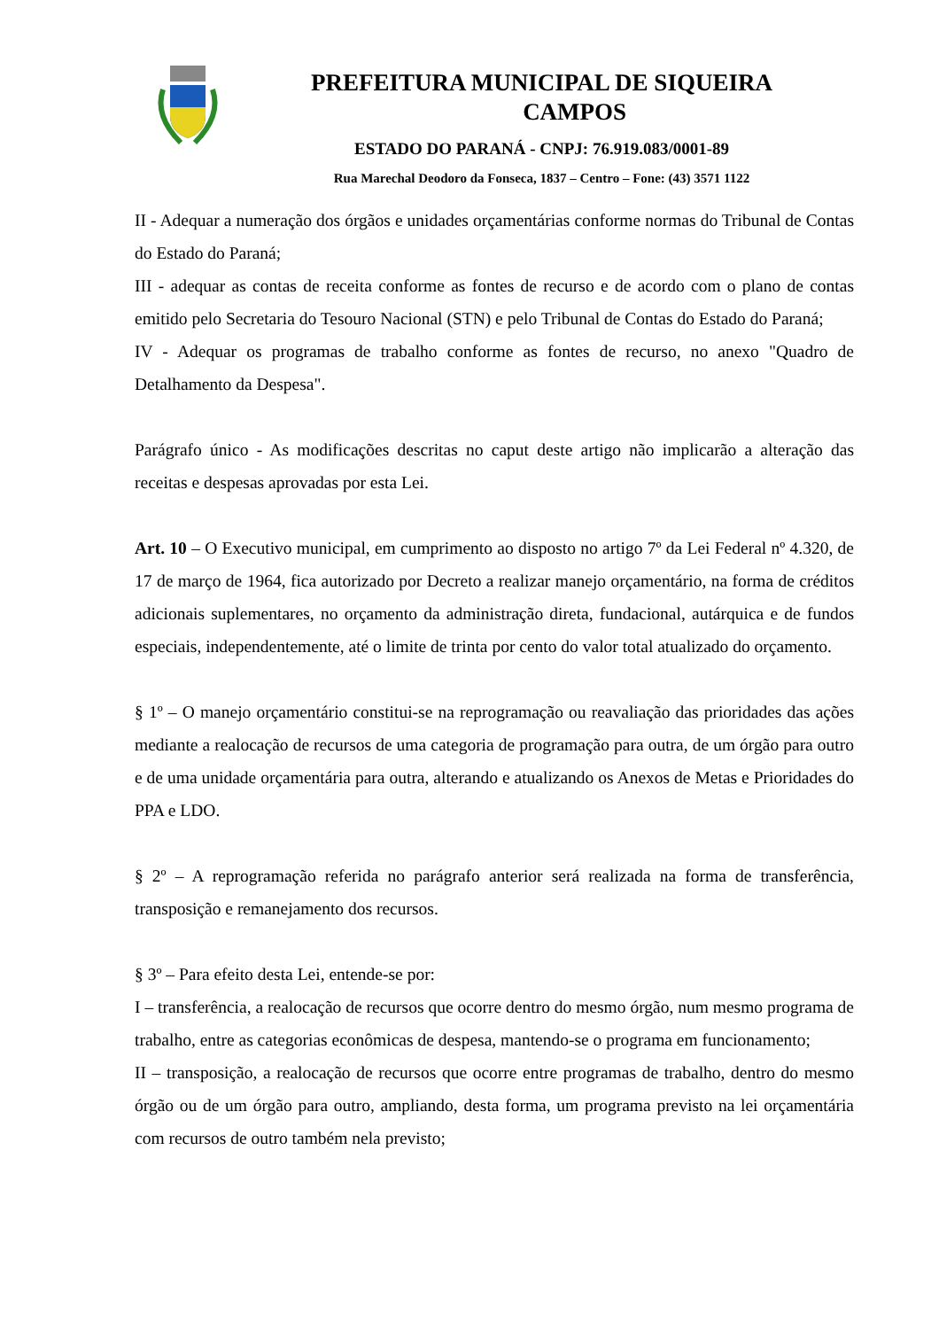PREFEITURA MUNICIPAL DE SIQUEIRA
CAMPOS
ESTADO DO PARANÁ - CNPJ: 76.919.083/0001-89
Rua Marechal Deodoro da Fonseca, 1837 – Centro – Fone: (43) 3571 1122
II - Adequar a numeração dos órgãos e unidades orçamentárias conforme normas do Tribunal de Contas do Estado do Paraná;
III - adequar as contas de receita conforme as fontes de recurso e de acordo com o plano de contas emitido pelo Secretaria do Tesouro Nacional (STN) e pelo Tribunal de Contas do Estado do Paraná;
IV - Adequar os programas de trabalho conforme as fontes de recurso, no anexo "Quadro de Detalhamento da Despesa".
Parágrafo único - As modificações descritas no caput deste artigo não implicarão a alteração das receitas e despesas aprovadas por esta Lei.
Art. 10 – O Executivo municipal, em cumprimento ao disposto no artigo 7º da Lei Federal nº 4.320, de 17 de março de 1964, fica autorizado por Decreto a realizar manejo orçamentário, na forma de créditos adicionais suplementares, no orçamento da administração direta, fundacional, autárquica e de fundos especiais, independentemente, até o limite de trinta por cento do valor total atualizado do orçamento.
§ 1º – O manejo orçamentário constitui-se na reprogramação ou reavaliação das prioridades das ações mediante a realocação de recursos de uma categoria de programação para outra, de um órgão para outro e de uma unidade orçamentária para outra, alterando e atualizando os Anexos de Metas e Prioridades do PPA e LDO.
§ 2º – A reprogramação referida no parágrafo anterior será realizada na forma de transferência, transposição e remanejamento dos recursos.
§ 3º – Para efeito desta Lei, entende-se por:
I – transferência, a realocação de recursos que ocorre dentro do mesmo órgão, num mesmo programa de trabalho, entre as categorias econômicas de despesa, mantendo-se o programa em funcionamento;
II – transposição, a realocação de recursos que ocorre entre programas de trabalho, dentro do mesmo órgão ou de um órgão para outro, ampliando, desta forma, um programa previsto na lei orçamentária com recursos de outro também nela previsto;